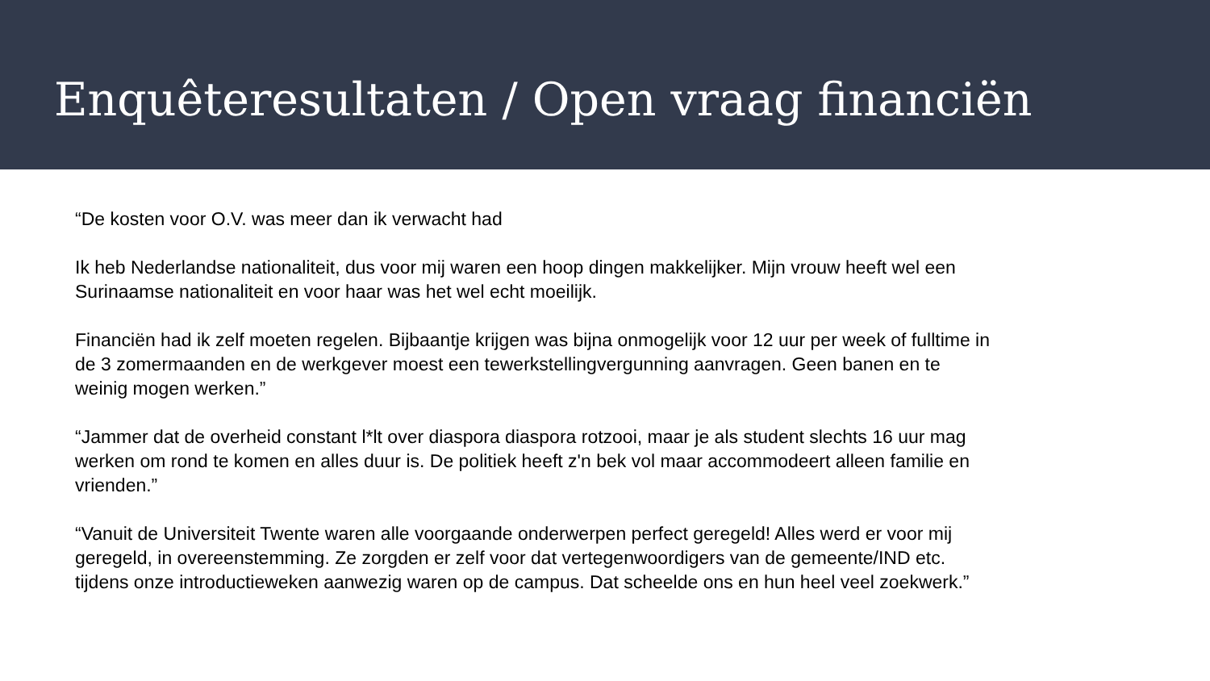Enquêteresultaten / Open vraag financiën
“De kosten voor O.V. was meer dan ik verwacht had
Ik heb Nederlandse nationaliteit, dus voor mij waren een hoop dingen makkelijker. Mijn vrouw heeft wel een Surinaamse nationaliteit en voor haar was het wel echt moeilijk.
Financiën had ik zelf moeten regelen. Bijbaantje krijgen was bijna onmogelijk voor 12 uur per week of fulltime in de 3 zomermaanden en de werkgever moest een tewerkstellingvergunning aanvragen. Geen banen en te weinig mogen werken.”
“Jammer dat de overheid constant l*lt over diaspora diaspora rotzooi, maar je als student slechts 16 uur mag werken om rond te komen en alles duur is. De politiek heeft z'n bek vol maar accommodeert alleen familie en vrienden.”
“Vanuit de Universiteit Twente waren alle voorgaande onderwerpen perfect geregeld! Alles werd er voor mij geregeld, in overeenstemming. Ze zorgden er zelf voor dat vertegenwoordigers van de gemeente/IND etc. tijdens onze introductieweken aanwezig waren op de campus. Dat scheelde ons en hun heel veel zoekwerk.”